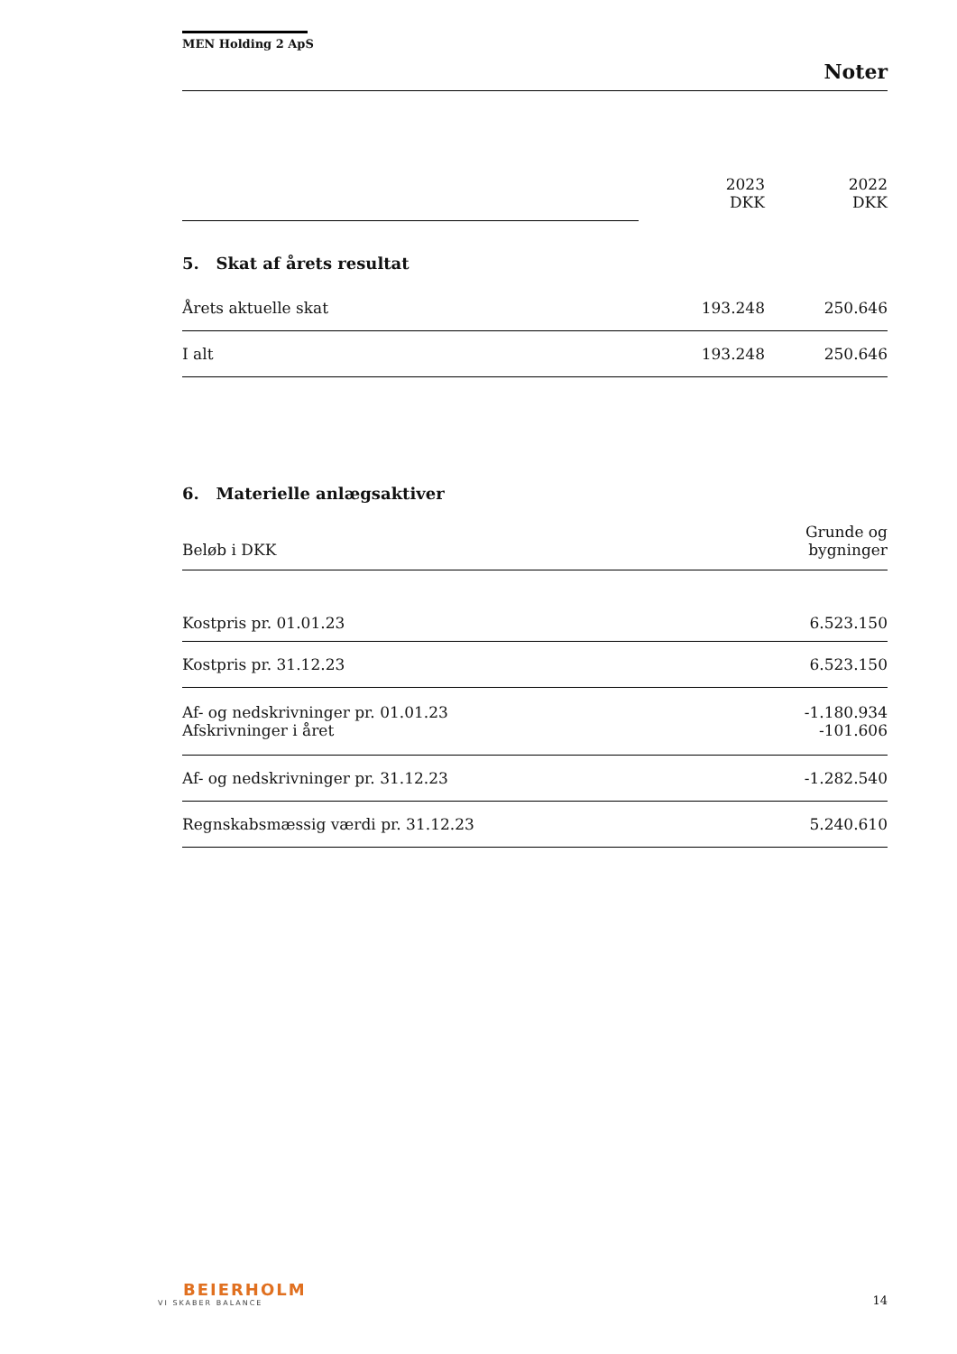MEN Holding 2 ApS
Noter
| | 2023 DKK | 2022 DKK |
5. Skat af årets resultat
| Årets aktuelle skat | 193.248 | 250.646 |
| I alt | 193.248 | 250.646 |
6. Materielle anlægsaktiver
| Beløb i DKK | Grunde og bygninger |
| Kostpris pr. 01.01.23 | 6.523.150 |
| Kostpris pr. 31.12.23 | 6.523.150 |
| Af- og nedskrivninger pr. 01.01.23 Afskrivninger i året | -1.180.934 -101.606 |
| Af- og nedskrivninger pr. 31.12.23 | -1.282.540 |
| Regnskabsmæssig værdi pr. 31.12.23 | 5.240.610 |
BEIERHOLM
VI SKABER BALANCE
14